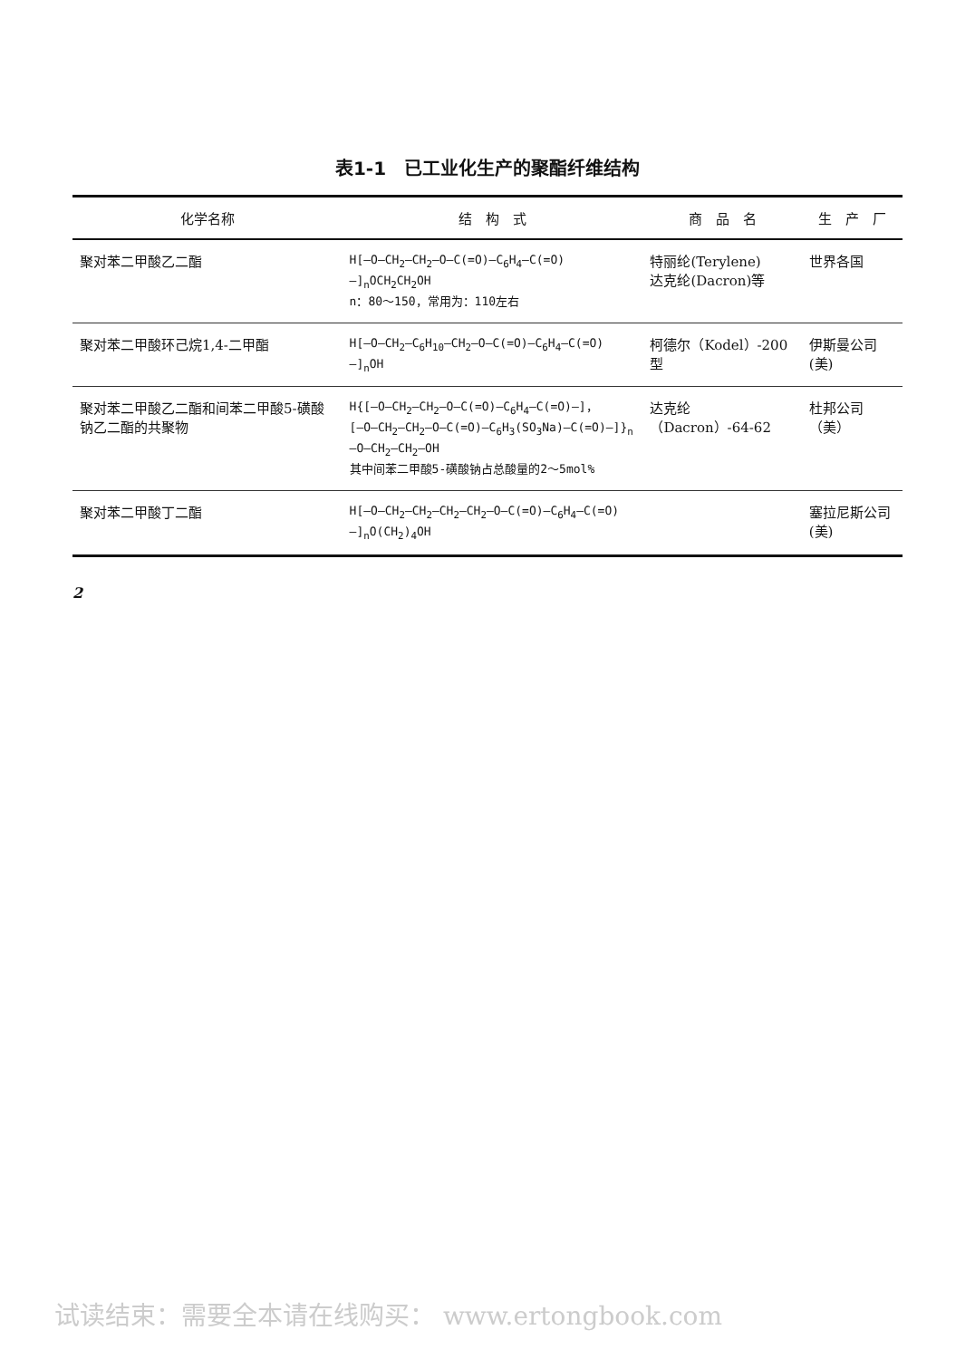表1-1　已工业化生产的聚酯纤维结构
| 化学名称 | 结 构 式 | 商 品 名 | 生 产 厂 |
| --- | --- | --- | --- |
| 聚对苯二甲酸乙二酯 | H[—O—CH<sub>2</sub>—CH<sub>2</sub>—O—C(=O)—C<sub>6</sub>H<sub>4</sub>—C(=O)—]<sub>n</sub>OCH<sub>2</sub>CH<sub>2</sub>OH n：80～150，常用为：110左右 | 特丽纶(Terylene) 达克纶(Dacron)等 | 世界各国 |
| 聚对苯二甲酸环己烷1,4-二甲酯 | H[—O—CH<sub>2</sub>—C<sub>6</sub>H<sub>10</sub>—CH<sub>2</sub>—O—C(=O)—C<sub>6</sub>H<sub>4</sub>—C(=O)—]<sub>n</sub>OH | 柯德尔（Kodel）-200型 | 伊斯曼公司(美) |
| 聚对苯二甲酸乙二酯和间苯二甲酸5-磺酸钠乙二酯的共聚物 | H{[—O—CH<sub>2</sub>—CH<sub>2</sub>—O—C(=O)—C<sub>6</sub>H<sub>4</sub>—C(=O)—]， [—O—CH<sub>2</sub>—CH<sub>2</sub>—O—C(=O)—C<sub>6</sub>H<sub>3</sub>(SO<sub>3</sub>Na)—C(=O)—]}<sub>n</sub>—O—CH<sub>2</sub>—CH<sub>2</sub>—OH 其中间苯二甲酸5-磺酸钠占总酸量的2～5mol% | 达克纶（Dacron）-64-62 | 杜邦公司（美） |
| 聚对苯二甲酸丁二酯 | H[—O—CH<sub>2</sub>—CH<sub>2</sub>—CH<sub>2</sub>—CH<sub>2</sub>—O—C(=O)—C<sub>6</sub>H<sub>4</sub>—C(=O)—]<sub>n</sub>O(CH<sub>2</sub>)<sub>4</sub>OH | | 塞拉尼斯公司(美) |
2
试读结束：需要全本请在线购买： www.ertongbook.com